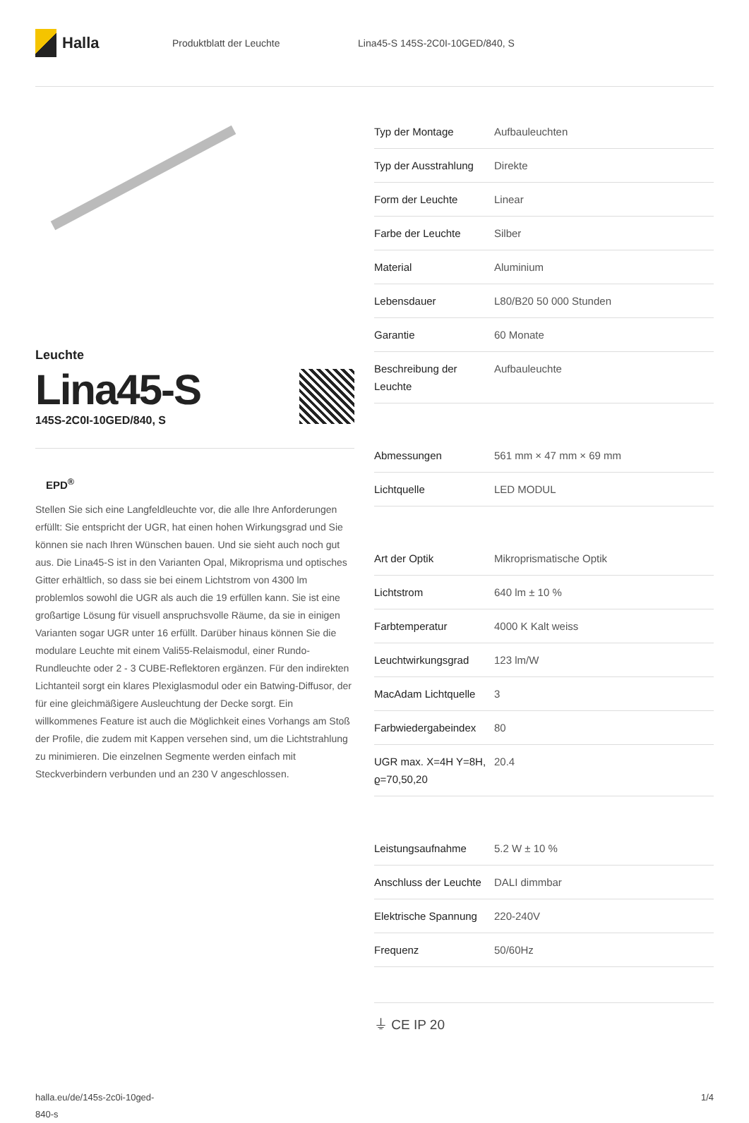Halla
Produktblatt der Leuchte
Lina45-S 145S-2C0I-10GED/840, S
Leuchte
Lina45-S
145S-2C0I-10GED/840, S
EPD<sup>®</sup>
Stellen Sie sich eine Langfeldleuchte vor, die alle Ihre Anforderungen erfüllt: Sie entspricht der UGR, hat einen hohen Wirkungsgrad und Sie können sie nach Ihren Wünschen bauen. Und sie sieht auch noch gut aus. Die Lina45-S ist in den Varianten Opal, Mikroprisma und optisches Gitter erhältlich, so dass sie bei einem Lichtstrom von 4300 lm problemlos sowohl die UGR als auch die 19 erfüllen kann. Sie ist eine großartige Lösung für visuell anspruchsvolle Räume, da sie in einigen Varianten sogar UGR unter 16 erfüllt. Darüber hinaus können Sie die modulare Leuchte mit einem Vali55-Relaismodul, einer Rundo-Rundleuchte oder 2 - 3 CUBE-Reflektoren ergänzen. Für den indirekten Lichtanteil sorgt ein klares Plexiglasmodul oder ein Batwing-Diffusor, der für eine gleichmäßigere Ausleuchtung der Decke sorgt. Ein willkommenes Feature ist auch die Möglichkeit eines Vorhangs am Stoß der Profile, die zudem mit Kappen versehen sind, um die Lichtstrahlung zu minimieren. Die einzelnen Segmente werden einfach mit Steckverbindern verbunden und an 230 V angeschlossen.
| Typ der Montage | Aufbauleuchten |
| Typ der Ausstrahlung | Direkte |
| Form der Leuchte | Linear |
| Farbe der Leuchte | Silber |
| Material | Aluminium |
| Lebensdauer | L80/B20 50 000 Stunden |
| Garantie | 60 Monate |
| Beschreibung der Leuchte | Aufbauleuchte |
| Abmessungen | 561 mm × 47 mm × 69 mm |
| Lichtquelle | LED MODUL |
| Art der Optik | Mikroprismatische Optik |
| Lichtstrom | 640 lm ± 10 % |
| Farbtemperatur | 4000 K Kalt weiss |
| Leuchtwirkungsgrad | 123 lm/W |
| MacAdam Lichtquelle | 3 |
| Farbwiedergabeindex | 80 |
| UGR max. X=4H Y=8H, ϱ=70,50,20 | 20.4 |
| Leistungsaufnahme | 5.2 W ± 10 % |
| Anschluss der Leuchte | DALI dimmbar |
| Elektrische Spannung | 220-240V |
| Frequenz | 50/60Hz |
⏚ CE IP 20
halla.eu/de/145s-2c0i-10ged-
840-s
1/4